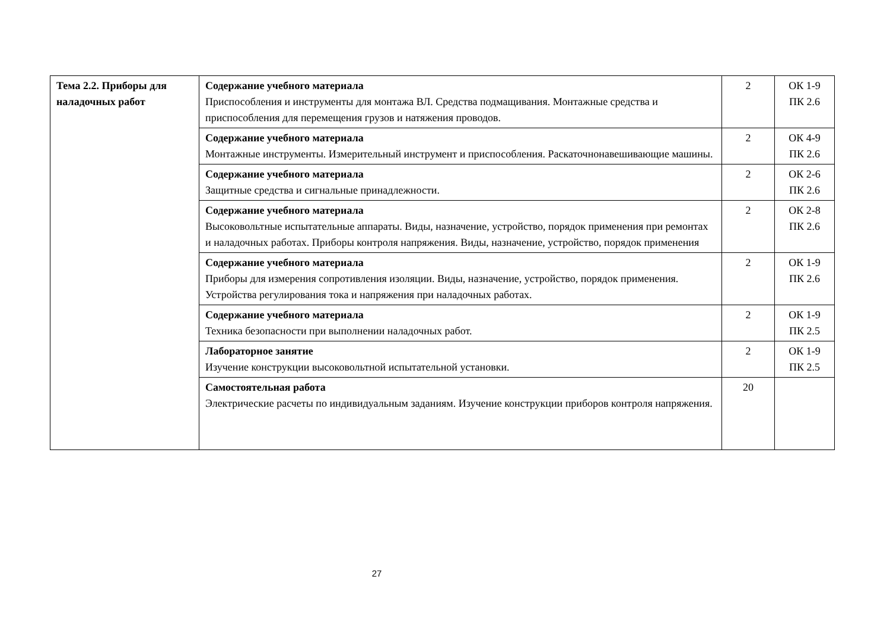| Тема 2.2. Приборы для наладочных работ | Содержание учебного материала Приспособления и инструменты для монтажа ВЛ. Средства подмащивания. Монтажные средства и приспособления для перемещения грузов и натяжения проводов. | 2 | ОК 1-9 ПК 2.6 |
| | Содержание учебного материала Монтажные инструменты. Измерительный инструмент и приспособления. Раскаточнонавешивающие машины. | 2 | ОК 4-9 ПК 2.6 |
| | Содержание учебного материала Защитные средства и сигнальные принадлежности. | 2 | ОК 2-6 ПК 2.6 |
| | Содержание учебного материала Высоковольтные испытательные аппараты. Виды, назначение, устройство, порядок применения при ремонтах и наладочных работах. Приборы контроля напряжения. Виды, назначение, устройство, порядок применения | 2 | ОК 2-8 ПК 2.6 |
| | Содержание учебного материала Приборы для измерения сопротивления изоляции. Виды, назначение, устройство, порядок применения. Устройства регулирования тока и напряжения при наладочных работах. | 2 | ОК 1-9 ПК 2.6 |
| | Содержание учебного материала Техника безопасности при выполнении наладочных работ. | 2 | ОК 1-9 ПК 2.5 |
| | Лабораторное занятие Изучение конструкции высоковольтной испытательной установки. | 2 | ОК 1-9 ПК 2.5 |
| | Самостоятельная работа Электрические расчеты по индивидуальным заданиям. Изучение конструкции приборов контроля напряжения. | 20 | |
27